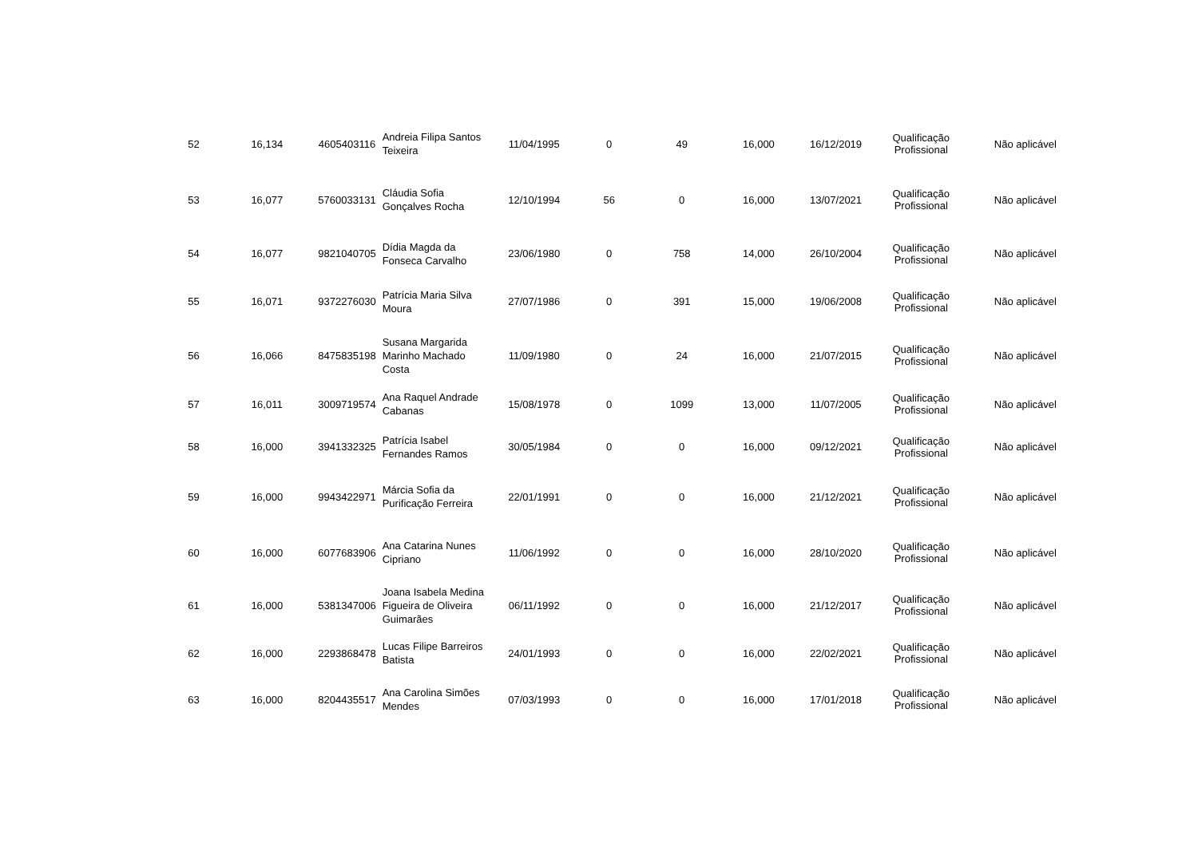| 52 | 16,134 | 4605403116 | Andreia Filipa Santos Teixeira | 11/04/1995 | 0 | 49 | 16,000 | 16/12/2019 | Qualificação Profissional | Não aplicável |
| 53 | 16,077 | 5760033131 | Cláudia Sofia Gonçalves Rocha | 12/10/1994 | 56 | 0 | 16,000 | 13/07/2021 | Qualificação Profissional | Não aplicável |
| 54 | 16,077 | 9821040705 | Dídia Magda da Fonseca Carvalho | 23/06/1980 | 0 | 758 | 14,000 | 26/10/2004 | Qualificação Profissional | Não aplicável |
| 55 | 16,071 | 9372276030 | Patrícia Maria Silva Moura | 27/07/1986 | 0 | 391 | 15,000 | 19/06/2008 | Qualificação Profissional | Não aplicável |
| 56 | 16,066 | 8475835198 | Susana Margarida Marinho Machado Costa | 11/09/1980 | 0 | 24 | 16,000 | 21/07/2015 | Qualificação Profissional | Não aplicável |
| 57 | 16,011 | 3009719574 | Ana Raquel Andrade Cabanas | 15/08/1978 | 0 | 1099 | 13,000 | 11/07/2005 | Qualificação Profissional | Não aplicável |
| 58 | 16,000 | 3941332325 | Patrícia Isabel Fernandes Ramos | 30/05/1984 | 0 | 0 | 16,000 | 09/12/2021 | Qualificação Profissional | Não aplicável |
| 59 | 16,000 | 9943422971 | Márcia Sofia da Purificação Ferreira | 22/01/1991 | 0 | 0 | 16,000 | 21/12/2021 | Qualificação Profissional | Não aplicável |
| 60 | 16,000 | 6077683906 | Ana Catarina Nunes Cipriano | 11/06/1992 | 0 | 0 | 16,000 | 28/10/2020 | Qualificação Profissional | Não aplicável |
| 61 | 16,000 | 5381347006 | Joana Isabela Medina Figueira de Oliveira Guimarães | 06/11/1992 | 0 | 0 | 16,000 | 21/12/2017 | Qualificação Profissional | Não aplicável |
| 62 | 16,000 | 2293868478 | Lucas Filipe Barreiros Batista | 24/01/1993 | 0 | 0 | 16,000 | 22/02/2021 | Qualificação Profissional | Não aplicável |
| 63 | 16,000 | 8204435517 | Ana Carolina Simões Mendes | 07/03/1993 | 0 | 0 | 16,000 | 17/01/2018 | Qualificação Profissional | Não aplicável |